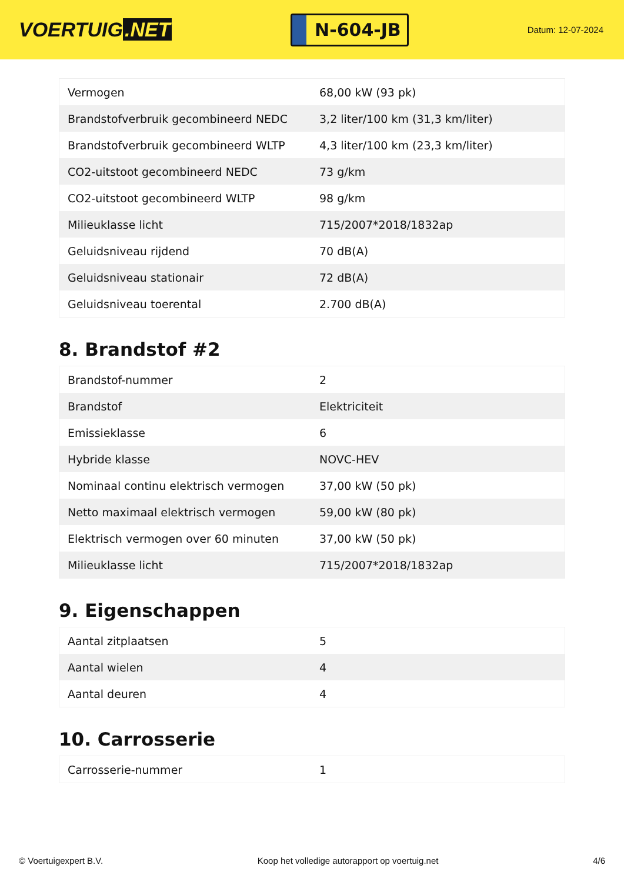VOERTUIG.NET
N-604-JB
Datum: 12-07-2024
| Vermogen | 68,00 kW (93 pk) |
| Brandstofverbruik gecombineerd NEDC | 3,2 liter/100 km (31,3 km/liter) |
| Brandstofverbruik gecombineerd WLTP | 4,3 liter/100 km (23,3 km/liter) |
| CO2-uitstoot gecombineerd NEDC | 73 g/km |
| CO2-uitstoot gecombineerd WLTP | 98 g/km |
| Milieuklasse licht | 715/2007*2018/1832ap |
| Geluidsniveau rijdend | 70 dB(A) |
| Geluidsniveau stationair | 72 dB(A) |
| Geluidsniveau toerental | 2.700 dB(A) |
8. Brandstof #2
| Brandstof-nummer | 2 |
| Brandstof | Elektriciteit |
| Emissieklasse | 6 |
| Hybride klasse | NOVC-HEV |
| Nominaal continu elektrisch vermogen | 37,00 kW (50 pk) |
| Netto maximaal elektrisch vermogen | 59,00 kW (80 pk) |
| Elektrisch vermogen over 60 minuten | 37,00 kW (50 pk) |
| Milieuklasse licht | 715/2007*2018/1832ap |
9. Eigenschappen
| Aantal zitplaatsen | 5 |
| Aantal wielen | 4 |
| Aantal deuren | 4 |
10. Carrosserie
| Carrosserie-nummer | 1 |
© Voertuigexpert B.V. Koop het volledige autorapport op voertuig.net 4/6